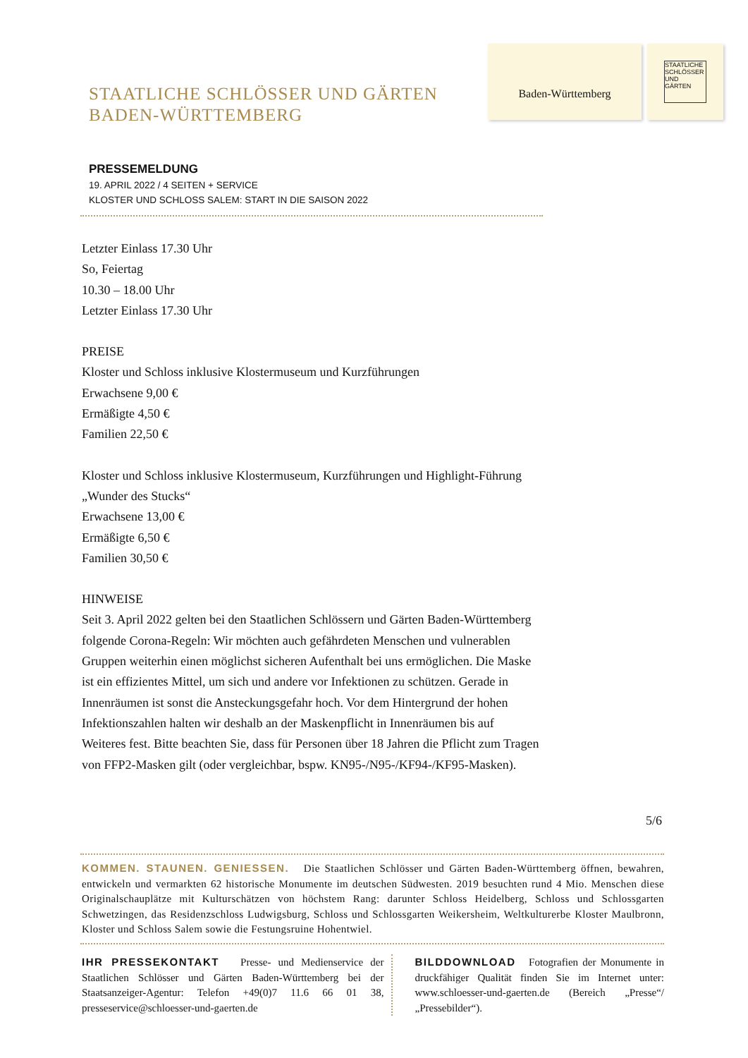STAATLICHE SCHLÖSSER UND GÄRTEN
BADEN-WÜRTTEMBERG
Baden-Württemberg
STAATLICHE SCHLÖSSER UND GÄRTEN
PRESSEMELDUNG
19. APRIL 2022 / 4 SEITEN + SERVICE
KLOSTER UND SCHLOSS SALEM: START IN DIE SAISON 2022
Letzter Einlass 17.30 Uhr
So, Feiertag
10.30 – 18.00 Uhr
Letzter Einlass 17.30 Uhr
PREISE
Kloster und Schloss inklusive Klostermuseum und Kurzführungen
Erwachsene 9,00 €
Ermäßigte 4,50 €
Familien 22,50 €
Kloster und Schloss inklusive Klostermuseum, Kurzführungen und Highlight-Führung „Wunder des Stucks“
Erwachsene 13,00 €
Ermäßigte 6,50 €
Familien 30,50 €
HINWEISE
Seit 3. April 2022 gelten bei den Staatlichen Schlössern und Gärten Baden-Württemberg folgende Corona-Regeln: Wir möchten auch gefährdeten Menschen und vulnerablen Gruppen weiterhin einen möglichst sicheren Aufenthalt bei uns ermöglichen. Die Maske ist ein effizientes Mittel, um sich und andere vor Infektionen zu schützen. Gerade in Innenräumen ist sonst die Ansteckungsgefahr hoch. Vor dem Hintergrund der hohen Infektionszahlen halten wir deshalb an der Maskenpflicht in Innenräumen bis auf Weiteres fest. Bitte beachten Sie, dass für Personen über 18 Jahren die Pflicht zum Tragen von FFP2-Masken gilt (oder vergleichbar, bspw. KN95-/N95-/KF94-/KF95-Masken).
5/6
KOMMEN. STAUNEN. GENIESSEN. Die Staatlichen Schlösser und Gärten Baden-Württemberg öffnen, bewahren, entwickeln und vermarkten 62 historische Monumente im deutschen Südwesten. 2019 besuchten rund 4 Mio. Menschen diese Originalschauplätze mit Kulturschätzen von höchstem Rang: darunter Schloss Heidelberg, Schloss und Schlossgarten Schwetzingen, das Residenzschloss Ludwigsburg, Schloss und Schlossgarten Weikersheim, Weltkulturerbe Kloster Maulbronn, Kloster und Schloss Salem sowie die Festungsruine Hohentwiel.
IHR PRESSEKONTAKT Presse- und Medienservice der Staatlichen Schlösser und Gärten Baden-Württemberg bei der Staatsanzeiger-Agentur: Telefon +49(0)7 11.6 66 01 38, presseservice@schloesser-und-gaerten.de
BILDDOWNLOAD Fotografien der Monumente in druckfähiger Qualität finden Sie im Internet unter: www.schloesser-und-gaerten.de (Bereich „Presse“/„Pressebilder“).